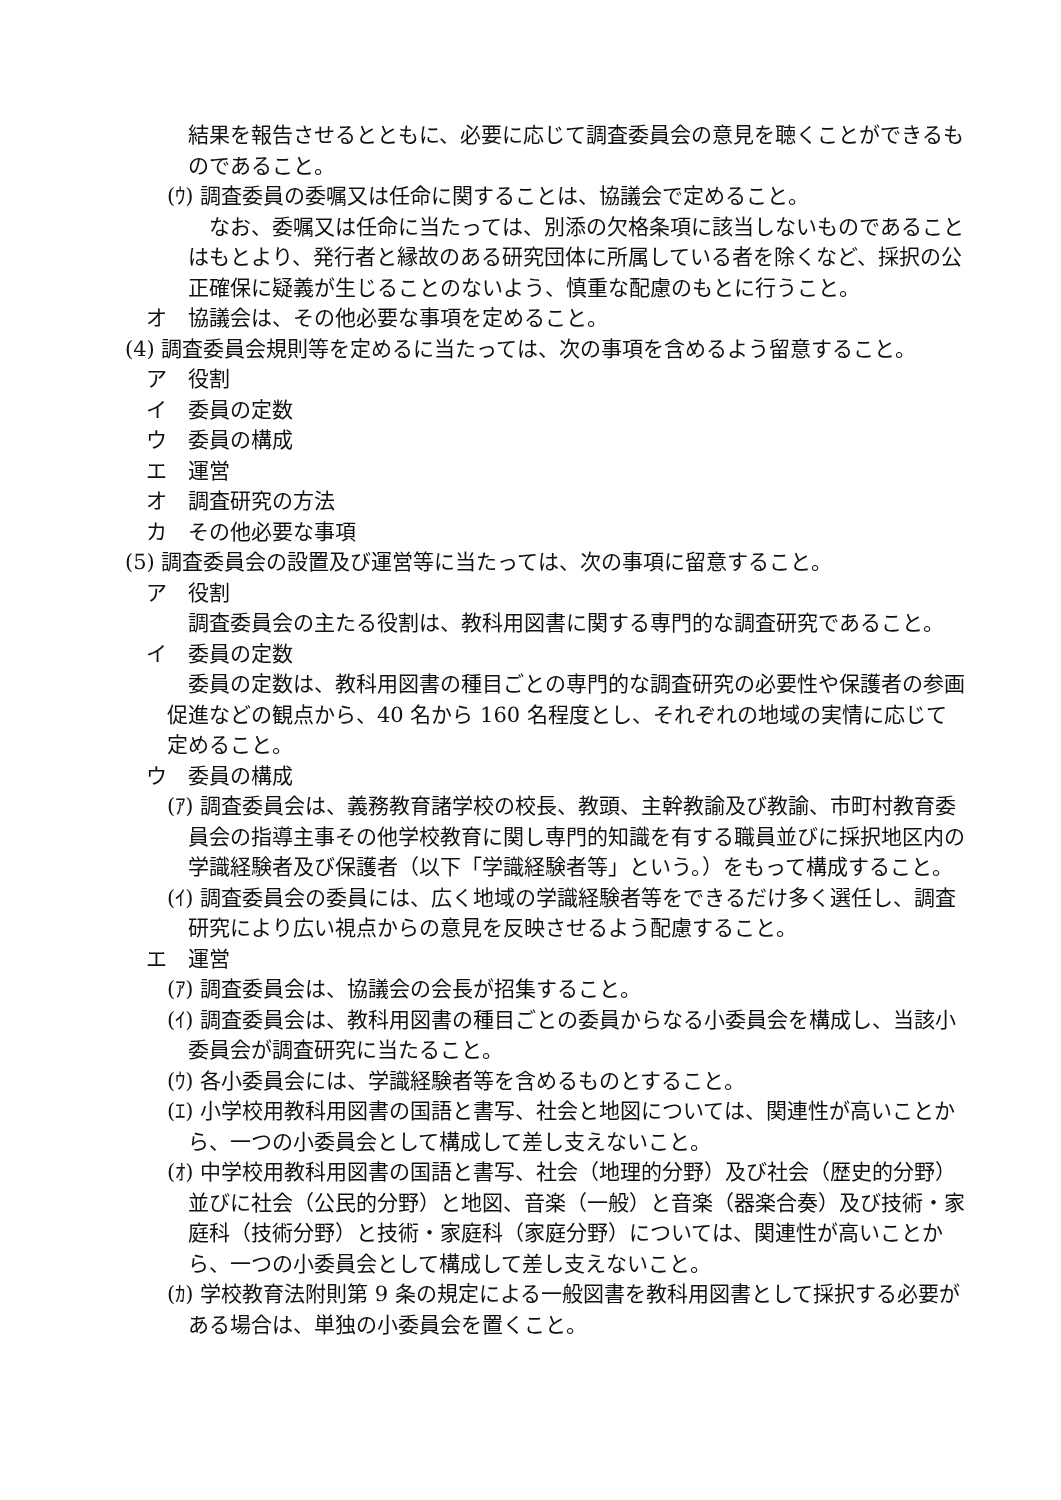結果を報告させるとともに、必要に応じて調査委員会の意見を聴くことができるものであること。
(ｳ) 調査委員の委嘱又は任命に関することは、協議会で定めること。
なお、委嘱又は任命に当たっては、別添の欠格条項に該当しないものであることはもとより、発行者と縁故のある研究団体に所属している者を除くなど、採択の公正確保に疑義が生じることのないよう、慎重な配慮のもとに行うこと。
オ　協議会は、その他必要な事項を定めること。
(4) 調査委員会規則等を定めるに当たっては、次の事項を含めるよう留意すること。
ア　役割
イ　委員の定数
ウ　委員の構成
エ　運営
オ　調査研究の方法
カ　その他必要な事項
(5) 調査委員会の設置及び運営等に当たっては、次の事項に留意すること。
ア　役割
調査委員会の主たる役割は、教科用図書に関する専門的な調査研究であること。
イ　委員の定数
委員の定数は、教科用図書の種目ごとの専門的な調査研究の必要性や保護者の参画促進などの観点から、40 名から 160 名程度とし、それぞれの地域の実情に応じて定めること。
ウ　委員の構成
(ｱ) 調査委員会は、義務教育諸学校の校長、教頭、主幹教諭及び教諭、市町村教育委員会の指導主事その他学校教育に関し専門的知識を有する職員並びに採択地区内の学識経験者及び保護者（以下「学識経験者等」という。）をもって構成すること。
(ｲ) 調査委員会の委員には、広く地域の学識経験者等をできるだけ多く選任し、調査研究により広い視点からの意見を反映させるよう配慮すること。
エ　運営
(ｱ) 調査委員会は、協議会の会長が招集すること。
(ｲ) 調査委員会は、教科用図書の種目ごとの委員からなる小委員会を構成し、当該小委員会が調査研究に当たること。
(ｳ) 各小委員会には、学識経験者等を含めるものとすること。
(ｴ) 小学校用教科用図書の国語と書写、社会と地図については、関連性が高いことから、一つの小委員会として構成して差し支えないこと。
(ｵ) 中学校用教科用図書の国語と書写、社会（地理的分野）及び社会（歴史的分野）並びに社会（公民的分野）と地図、音楽（一般）と音楽（器楽合奏）及び技術・家庭科（技術分野）と技術・家庭科（家庭分野）については、関連性が高いことから、一つの小委員会として構成して差し支えないこと。
(ｶ) 学校教育法附則第 9 条の規定による一般図書を教科用図書として採択する必要がある場合は、単独の小委員会を置くこと。